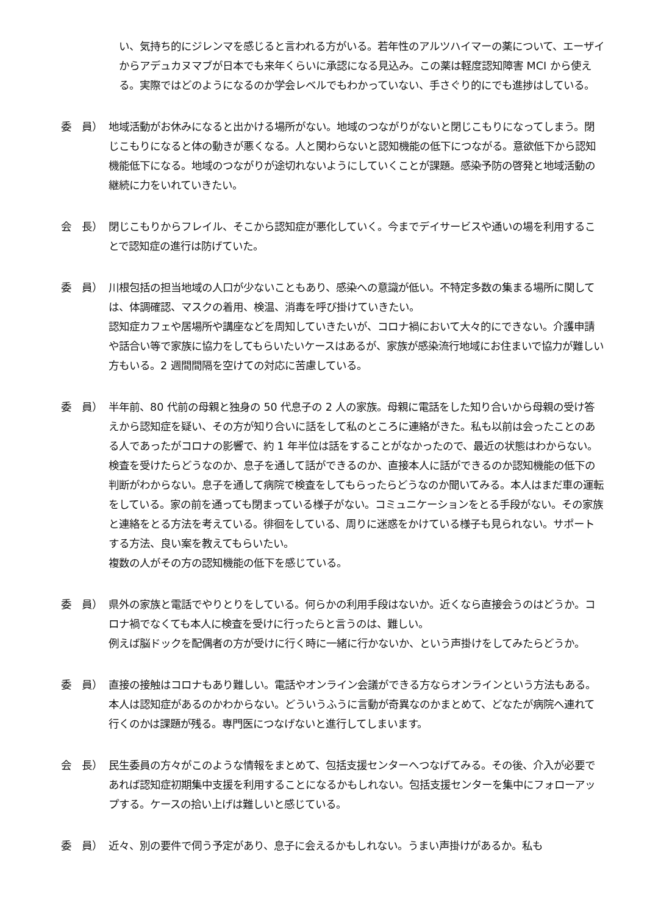い、気持ち的にジレンマを感じると言われる方がいる。若年性のアルツハイマーの薬について、エーザイからアデュカヌマブが日本でも来年くらいに承認になる見込み。この薬は軽度認知障害 MCI から使える。実際ではどのようになるのか学会レベルでもわかっていない、手さぐり的にでも進捗はしている。
委　員） 地域活動がお休みになると出かける場所がない。地域のつながりがないと閉じこもりになってしまう。閉じこもりになると体の動きが悪くなる。人と関わらないと認知機能の低下につながる。意欲低下から認知機能低下になる。地域のつながりが途切れないようにしていくことが課題。感染予防の啓発と地域活動の継続に力をいれていきたい。
会　長） 閉じこもりからフレイル、そこから認知症が悪化していく。今までデイサービスや通いの場を利用することで認知症の進行は防げていた。
委　員） 川根包括の担当地域の人口が少ないこともあり、感染への意識が低い。不特定多数の集まる場所に関しては、体調確認、マスクの着用、検温、消毒を呼び掛けていきたい。
認知症カフェや居場所や講座などを周知していきたいが、コロナ禍において大々的にできない。介護申請や話合い等で家族に協力をしてもらいたいケースはあるが、家族が感染流行地域にお住まいで協力が難しい方もいる。2 週間間隔を空けての対応に苦慮している。
委　員） 半年前、80 代前の母親と独身の 50 代息子の 2 人の家族。母親に電話をした知り合いから母親の受け答えから認知症を疑い、その方が知り合いに話をして私のところに連絡がきた。私も以前は会ったことのある人であったがコロナの影響で、約 1 年半位は話をすることがなかったので、最近の状態はわからない。検査を受けたらどうなのか、息子を通して話ができるのか、直接本人に話ができるのか認知機能の低下の判断がわからない。息子を通して病院で検査をしてもらったらどうなのか聞いてみる。本人はまだ車の運転をしている。家の前を通っても閉まっている様子がない。コミュニケーションをとる手段がない。その家族と連絡をとる方法を考えている。徘徊をしている、周りに迷惑をかけている様子も見られない。サポートする方法、良い案を教えてもらいたい。
複数の人がその方の認知機能の低下を感じている。
委　員） 県外の家族と電話でやりとりをしている。何らかの利用手段はないか。近くなら直接会うのはどうか。コロナ禍でなくても本人に検査を受けに行ったらと言うのは、難しい。
例えば脳ドックを配偶者の方が受けに行く時に一緒に行かないか、という声掛けをしてみたらどうか。
委　員） 直接の接触はコロナもあり難しい。電話やオンライン会議ができる方ならオンラインという方法もある。本人は認知症があるのかわからない。どういうふうに言動が奇異なのかまとめて、どなたが病院へ連れて行くのかは課題が残る。専門医につなげないと進行してしまいます。
会　長） 民生委員の方々がこのような情報をまとめて、包括支援センターへつなげてみる。その後、介入が必要であれば認知症初期集中支援を利用することになるかもしれない。包括支援センターを集中にフォローアップする。ケースの拾い上げは難しいと感じている。
委　員） 近々、別の要件で伺う予定があり、息子に会えるかもしれない。うまい声掛けがあるか。私も